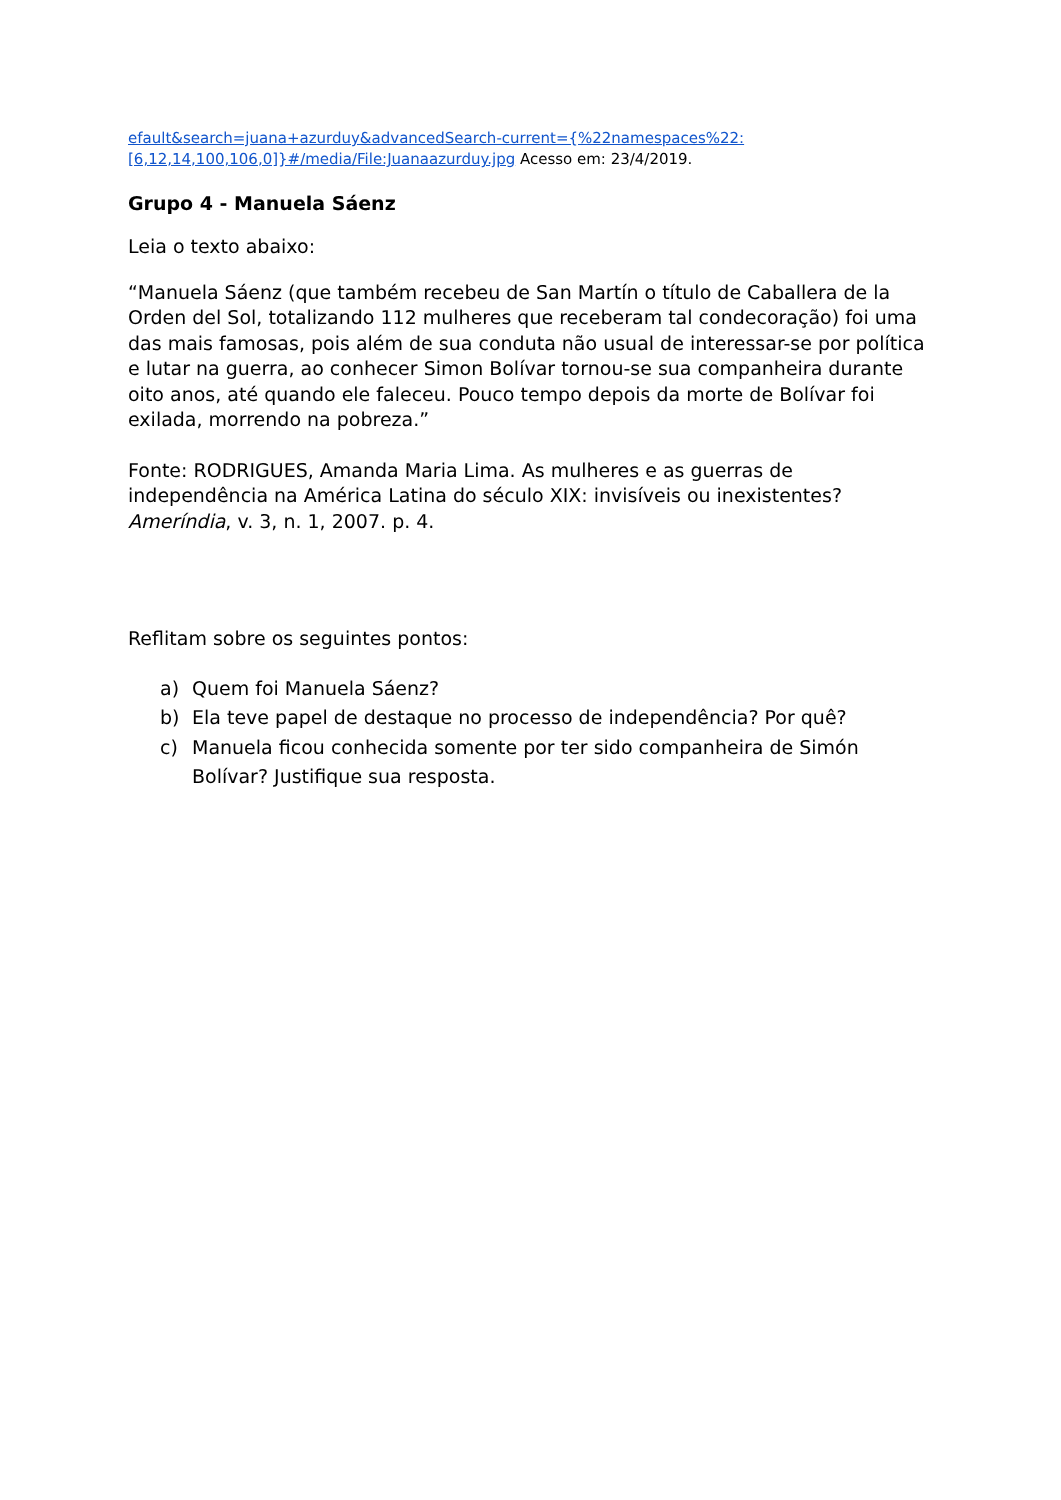efault&search=juana+azurduy&advancedSearch-current={%22namespaces%22:[6,12,14,100,106,0]}#/media/File:Juanaazurduy.jpg Acesso em: 23/4/2019.
Grupo 4 - Manuela Sáenz
Leia o texto abaixo:
“Manuela Sáenz (que também recebeu de San Martín o título de Caballera de la Orden del Sol, totalizando 112 mulheres que receberam tal condecoração) foi uma das mais famosas, pois além de sua conduta não usual de interessar-se por política e lutar na guerra, ao conhecer Simon Bolívar tornou-se sua companheira durante oito anos, até quando ele faleceu. Pouco tempo depois da morte de Bolívar foi exilada, morrendo na pobreza.”
Fonte: RODRIGUES, Amanda Maria Lima. As mulheres e as guerras de independência na América Latina do século XIX: invisíveis ou inexistentes? Ameríndia, v. 3, n. 1, 2007. p. 4.
Reflitam sobre os seguintes pontos:
a) Quem foi Manuela Sáenz?
b) Ela teve papel de destaque no processo de independência? Por quê?
c) Manuela ficou conhecida somente por ter sido companheira de Simón Bolívar? Justifique sua resposta.